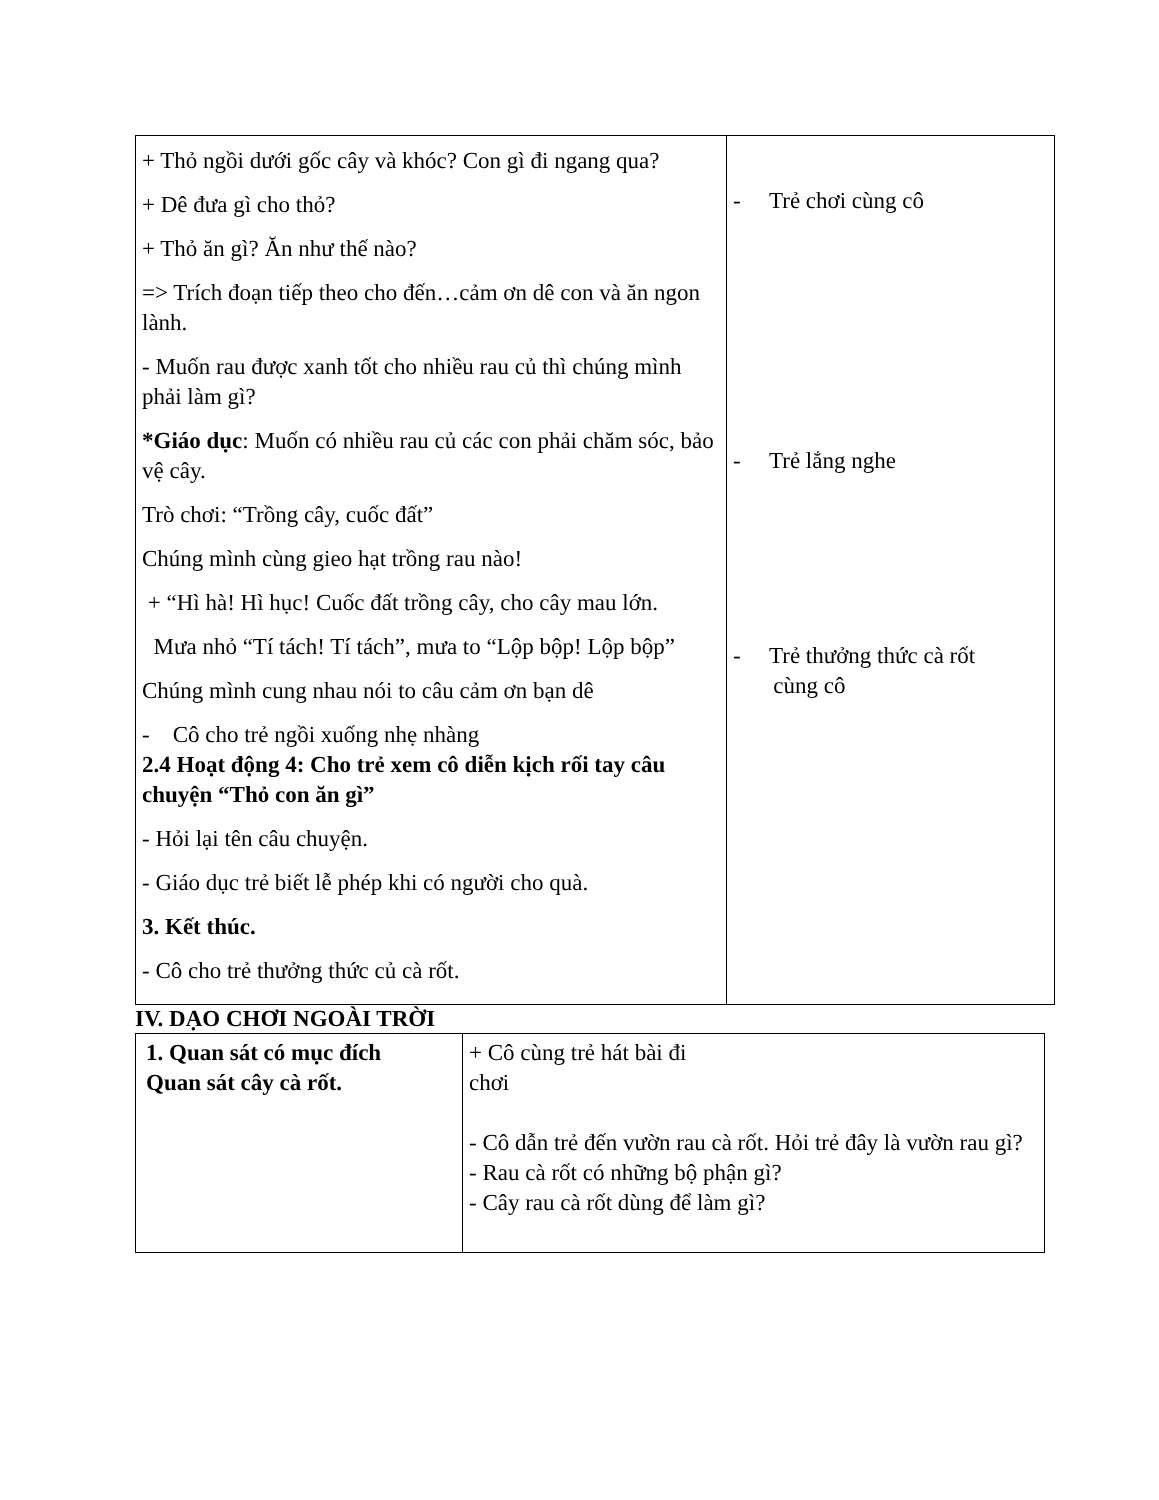| + Thỏ ngồi dưới gốc cây và khóc? Con gì đi ngang qua? + Dê đưa gì cho thỏ? + Thỏ ăn gì? Ăn như thế nào? => Trích đoạn tiếp theo cho đến…cảm ơn dê con và ăn ngon lành. - Muốn rau được xanh tốt cho nhiều rau củ thì chúng mình phải làm gì? *Giáo dục : Muốn có nhiều rau củ các con phải chăm sóc, bảo vệ cây. Trò chơi: “Trồng cây, cuốc đất” Chúng mình cùng gieo hạt trồng rau nào! + “Hì hà! Hì hục! Cuốc đất trồng cây, cho cây mau lớn. Mưa nhỏ “Tí tách! Tí tách”, mưa to “Lộp bộp! Lộp bộp” Chúng mình cung nhau nói to câu cảm ơn bạn dê - Cô cho trẻ ngồi xuống nhẹ nhàng 2.4 Hoạt động 4: Cho trẻ xem cô diễn kịch rối tay câu chuyện “Thỏ con ăn gì” - Hỏi lại tên câu chuyện. - Giáo dục trẻ biết lễ phép khi có người cho quà. 3. Kết thúc. - Cô cho trẻ thưởng thức củ cà rốt. | - Trẻ chơi cùng cô - Trẻ lắng nghe - Trẻ thưởng thức cà rốt cùng cô |
IV. DẠO CHƠI NGOÀI TRỜI
| 1. Quan sát có mục đích Quan sát cây cà rốt. | + Cô cùng trẻ hát bài đi chơi - Cô dẫn trẻ đến vườn rau cà rốt. Hỏi trẻ đây là vườn rau gì? - Rau cà rốt có những bộ phận gì? - Cây rau cà rốt dùng để làm gì? |